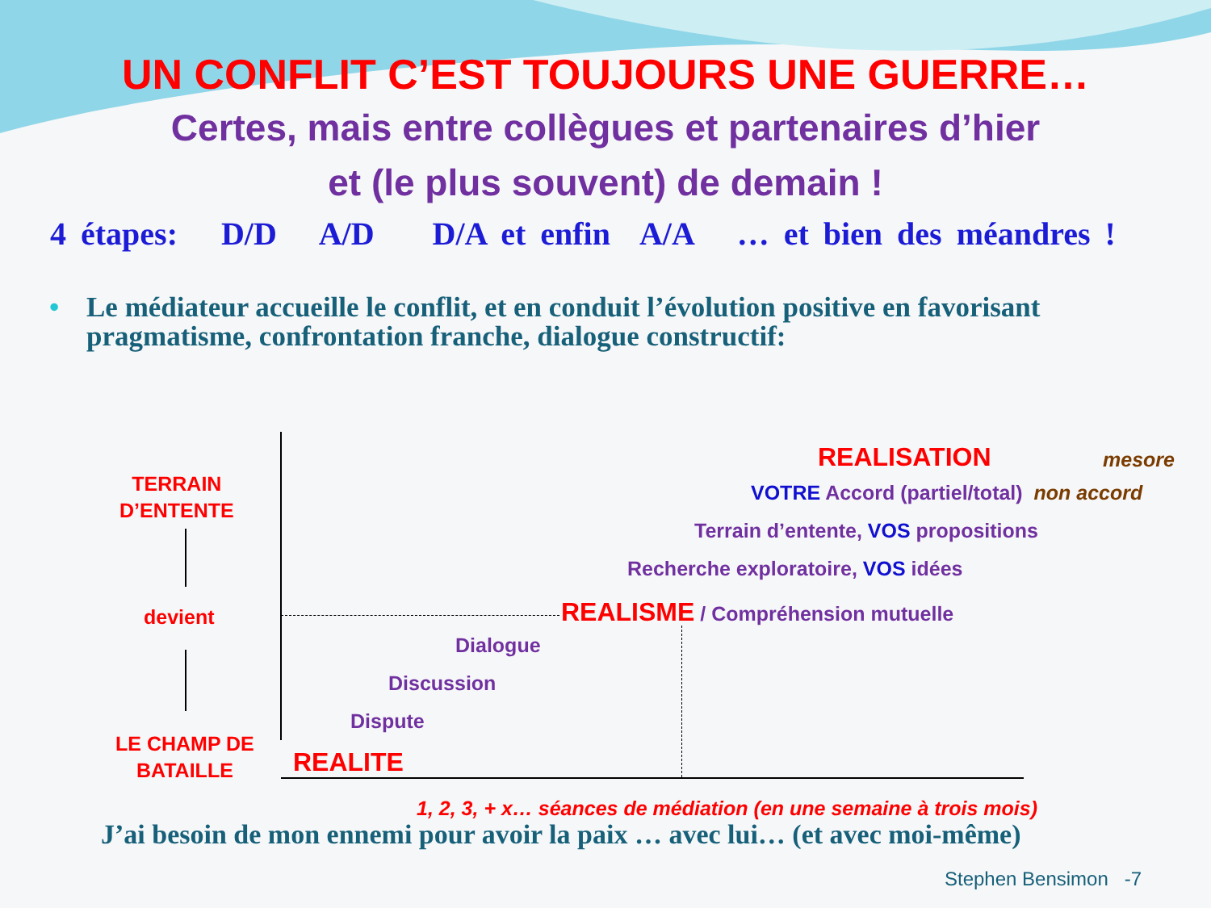UN CONFLIT C’EST TOUJOURS UNE GUERRE…
Certes, mais entre collègues et partenaires d’hier
et (le plus souvent) de demain !
4 étapes: D/D A/D D/A et enfin A/A … et bien des méandres !
• Le médiateur accueille le conflit, et en conduit l’évolution positive en favorisant pragmatisme, confrontation franche, dialogue constructif:
TERRAIN
D’ENTENTE
devient
LE CHAMP DE
BATAILLE
REALISATION mesore
VOTRE Accord (partiel/total) non accord
Terrain d’entente, VOS propositions
Recherche exploratoire, VOS idées
REALISME / Compréhension mutuelle
Dialogue
Discussion
Dispute
REALITE
1, 2, 3, + x… séances de médiation (en une semaine à trois mois)
J’ai besoin de mon ennemi pour avoir la paix … avec lui… (et avec moi-même)
Stephen Bensimon -7